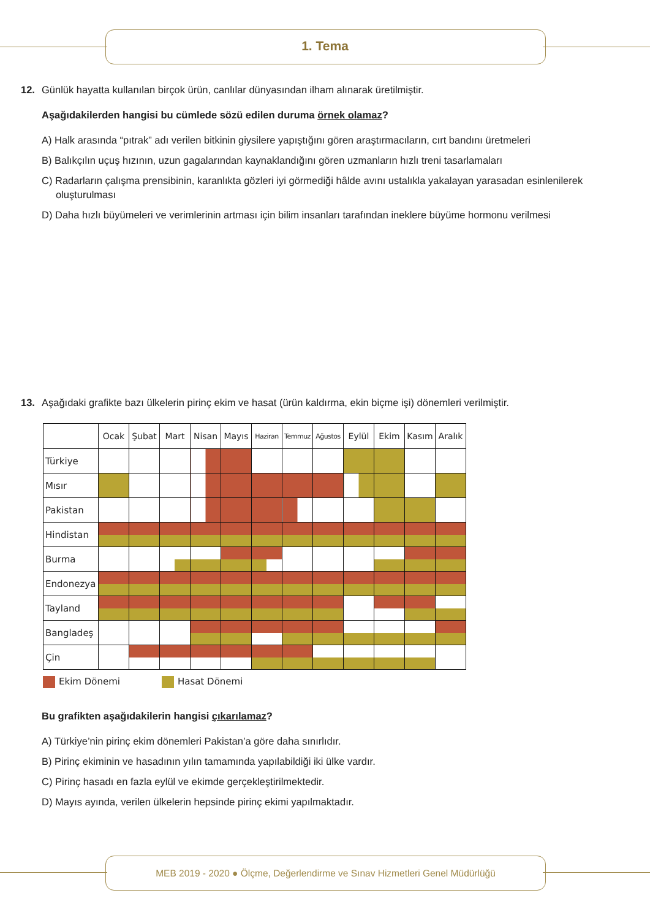1. Tema
12. Günlük hayatta kullanılan birçok ürün, canlılar dünyasından ilham alınarak üretilmiştir.
Aşağıdakilerden hangisi bu cümlede sözü edilen duruma örnek olamaz?
A) Halk arasında “pıtrak” adı verilen bitkinin giysilere yapıştığını gören araştırmacıların, cırt bandını üretmeleri
B) Balıkçılın uçuş hızının, uzun gagalarından kaynaklandığını gören uzmanların hızlı treni tasarlamaları
C) Radarların çalışma prensibinin, karanlıkta gözleri iyi görmediği hâlde avını ustalıkla yakalayan yarasadan esinlenilerek oluşturulması
D) Daha hızlı büyümeleri ve verimlerinin artması için bilim insanları tarafından ineklere büyüme hormonu verilmesi
13. Aşağıdaki grafikte bazı ülkelerin pirinç ekim ve hasat (ürün kaldırma, ekin biçme işi) dönemleri verilmiştir.
| | Ocak | Şubat | Mart | Nisan | Mayıs | Haziran | Temmuz | Ağustos | Eylül | Ekim | Kasım | Aralık |
| --- | --- | --- | --- | --- | --- | --- | --- | --- | --- | --- | --- | --- |
| Türkiye | | | | | | | | | | | | |
| Mısır | | | | | | | | | | | | |
| Pakistan | | | | | | | | | | | | |
| Hindistan | | | | | | | | | | | | |
| Burma | | | | | | | | | | | | |
| Endonezya | | | | | | | | | | | | |
| Tayland | | | | | | | | | | | | |
| Bangladeş | | | | | | | | | | | | |
| Çin | | | | | | | | | | | | |
Ekim Dönemi Hasat Dönemi
Bu grafikten aşağıdakilerin hangisi çıkarılamaz?
A) Türkiye’nin pirinç ekim dönemleri Pakistan’a göre daha sınırlıdır.
B) Pirinç ekiminin ve hasadının yılın tamamında yapılabildiği iki ülke vardır.
C) Pirinç hasadı en fazla eylül ve ekimde gerçekleştirilmektedir.
D) Mayıs ayında, verilen ülkelerin hepsinde pirinç ekimi yapılmaktadır.
MEB 2019 - 2020 ● Ölçme, Değerlendirme ve Sınav Hizmetleri Genel Müdürlüğü